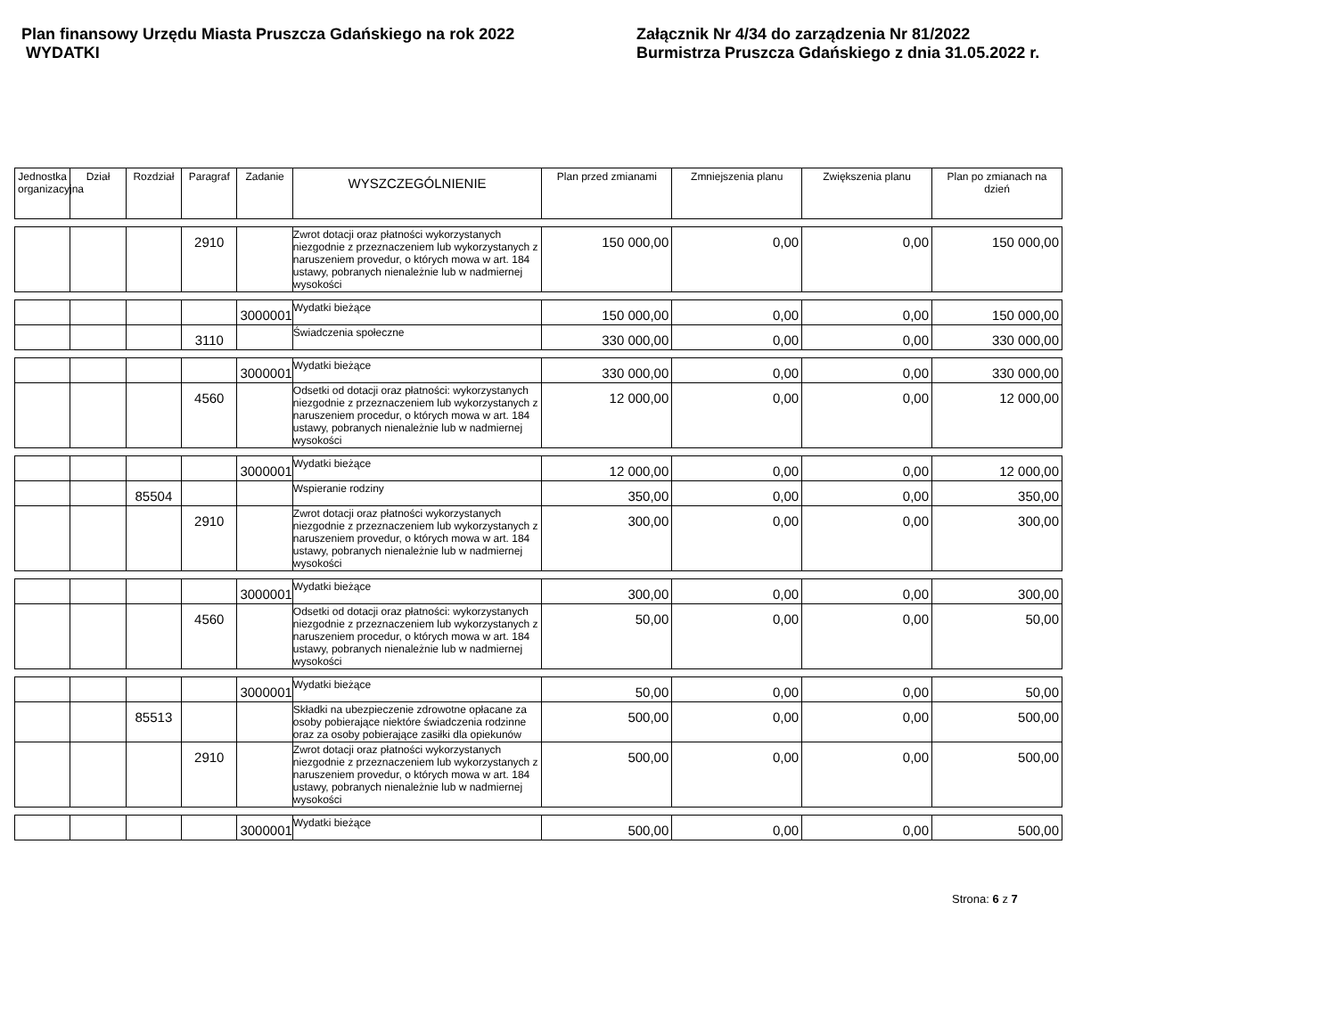Plan finansowy Urzędu Miasta Pruszcza Gdańskiego na rok 2022
WYDATKI
Załącznik Nr 4/34 do zarządzenia Nr 81/2022
Burmistrza Pruszcza Gdańskiego z dnia 31.05.2022 r.
| Jednostka organizacyjna | Dział | Rozdział | Paragraf | Zadanie | WYSZCZEGÓLNIENIE | Plan przed zmianami | Zmniejszenia planu | Zwiększenia planu | Plan po zmianach na dzień |
| --- | --- | --- | --- | --- | --- | --- | --- | --- | --- |
| | | | 2910 | | Zwrot dotacji oraz płatności wykorzystanych niezgodnie z przeznaczeniem lub wykorzystanych z naruszeniem provedur, o których mowa w art. 184 ustawy, pobranych nienależnie lub w nadmiernej wysokości | 150 000,00 | 0,00 | 0,00 | 150 000,00 |
| | | | | 3000001 | Wydatki bieżące | 150 000,00 | 0,00 | 0,00 | 150 000,00 |
| | | | 3110 | | Świadczenia społeczne | 330 000,00 | 0,00 | 0,00 | 330 000,00 |
| | | | | 3000001 | Wydatki bieżące | 330 000,00 | 0,00 | 0,00 | 330 000,00 |
| | | | 4560 | | Odsetki od dotacji oraz płatności: wykorzystanych niezgodnie z przeznaczeniem lub wykorzystanych z naruszeniem procedur, o których mowa w art. 184 ustawy, pobranych nienależnie lub w nadmiernej wysokości | 12 000,00 | 0,00 | 0,00 | 12 000,00 |
| | | | | 3000001 | Wydatki bieżące | 12 000,00 | 0,00 | 0,00 | 12 000,00 |
| | | 85504 | | | Wspieranie rodziny | 350,00 | 0,00 | 0,00 | 350,00 |
| | | | 2910 | | Zwrot dotacji oraz płatności wykorzystanych niezgodnie z przeznaczeniem lub wykorzystanych z naruszeniem provedur, o których mowa w art. 184 ustawy, pobranych nienależnie lub w nadmiernej wysokości | 300,00 | 0,00 | 0,00 | 300,00 |
| | | | | 3000001 | Wydatki bieżące | 300,00 | 0,00 | 0,00 | 300,00 |
| | | | 4560 | | Odsetki od dotacji oraz płatności: wykorzystanych niezgodnie z przeznaczeniem lub wykorzystanych z naruszeniem procedur, o których mowa w art. 184 ustawy, pobranych nienależnie lub w nadmiernej wysokości | 50,00 | 0,00 | 0,00 | 50,00 |
| | | | | 3000001 | Wydatki bieżące | 50,00 | 0,00 | 0,00 | 50,00 |
| | | 85513 | | | Składki na ubezpieczenie zdrowotne opłacane za osoby pobierające niektóre świadczenia rodzinne oraz za osoby pobierające zasiłki dla opiekunów | 500,00 | 0,00 | 0,00 | 500,00 |
| | | | 2910 | | Zwrot dotacji oraz płatności wykorzystanych niezgodnie z przeznaczeniem lub wykorzystanych z naruszeniem provedur, o których mowa w art. 184 ustawy, pobranych nienależnie lub w nadmiernej wysokości | 500,00 | 0,00 | 0,00 | 500,00 |
| | | | | 3000001 | Wydatki bieżące | 500,00 | 0,00 | 0,00 | 500,00 |
Strona: 6 z 7